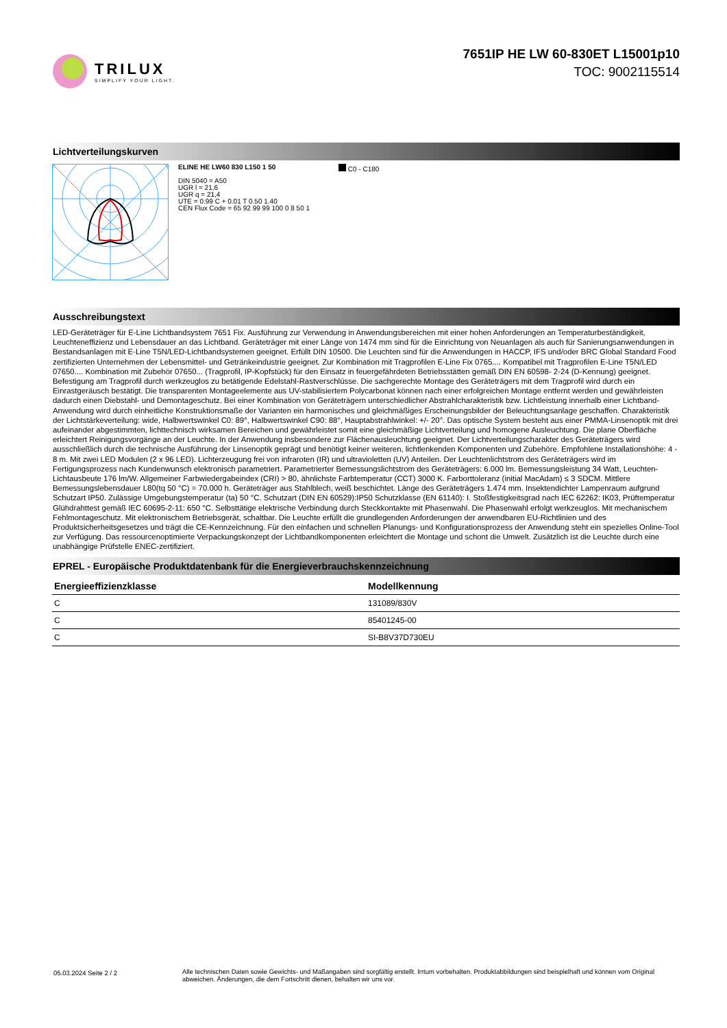TRILUX
SIMPLIFY YOUR LIGHT.
7651IP HE LW 60-830ET L15001p10
TOC: 9002115514
Lichtverteilungskurven
ELINE HE LW60 830 L150 1 50
DIN 5040 = A50
UGR l = 21,6
UGR q = 21,4
UTE = 0.99 C + 0.01 T 0.50 1.40
CEN Flux Code = 65 92 99 99 100 0 8 50 1
C0 - C180
Ausschreibungstext
LED-Geräteträger für E-Line Lichtbandsystem 7651 Fix. Ausführung zur Verwendung in Anwendungsbereichen mit einer hohen Anforderungen an Temperaturbeständigkeit, Leuchteneffizienz und Lebensdauer an das Lichtband. Geräteträger mit einer Länge von 1474 mm sind für die Einrichtung von Neuanlagen als auch für Sanierungsanwendungen in Bestandsanlagen mit E-Line T5N/LED-Lichtbandsystemen geeignet. Erfüllt DIN 10500. Die Leuchten sind für die Anwendungen in HACCP, IFS und/oder BRC Global Standard Food zertifizierten Unternehmen der Lebensmittel- und Getränkeindustrie geeignet. Zur Kombination mit Tragprofilen E-Line Fix 0765.... Kompatibel mit Tragprofilen E-Line T5N/LED 07650.... Kombination mit Zubehör 07650... (Tragprofil, IP-Kopfstück) für den Einsatz in feuergefährdeten Betriebsstätten gemäß DIN EN 60598- 2-24 (D-Kennung) geeignet. Befestigung am Tragprofil durch werkzeuglos zu betätigende Edelstahl-Rastverschlüsse. Die sachgerechte Montage des Geräteträgers mit dem Tragprofil wird durch ein Einrastgeräusch bestätigt. Die transparenten Montageelemente aus UV-stabilisiertem Polycarbonat können nach einer erfolgreichen Montage entfernt werden und gewährleisten dadurch einen Diebstahl- und Demontageschutz. Bei einer Kombination von Geräteträgern unterschiedlicher Abstrahlcharakteristik bzw. Lichtleistung innerhalb einer Lichtband-Anwendung wird durch einheitliche Konstruktionsmaße der Varianten ein harmonisches und gleichmäßiges Erscheinungsbilder der Beleuchtungsanlage geschaffen. Charakteristik der Lichtstärkeverteilung: wide, Halbwertswinkel C0: 89°, Halbwertswinkel C90: 88°, Hauptabstrahlwinkel: +/- 20°. Das optische System besteht aus einer PMMA-Linsenoptik mit drei aufeinander abgestimmten, lichttechnisch wirksamen Bereichen und gewährleistet somit eine gleichmäßige Lichtverteilung und homogene Ausleuchtung. Die plane Oberfläche erleichtert Reinigungsvorgänge an der Leuchte. In der Anwendung insbesondere zur Flächenausleuchtung geeignet. Der Lichtverteilungscharakter des Geräteträgers wird ausschließlich durch die technische Ausführung der Linsenoptik geprägt und benötigt keiner weiteren, lichtlenkenden Komponenten und Zubehöre. Empfohlene Installationshöhe: 4 - 8 m. Mit zwei LED Modulen (2 x 96 LED). Lichterzeugung frei von infraroten (IR) und ultravioletten (UV) Anteilen. Der Leuchtenlichtstrom des Geräteträgers wird im Fertigungsprozess nach Kundenwunsch elektronisch parametriert. Parametrierter Bemessungslichtstrom des Geräteträgers: 6.000 lm. Bemessungsleistung 34 Watt, Leuchten-Lichtausbeute 176 lm/W. Allgemeiner Farbwiedergabeindex (CRI) > 80, ähnlichste Farbtemperatur (CCT) 3000 K. Farborttoleranz (initial MacAdam) ≤ 3 SDCM. Mittlere Bemessungslebensdauer L80(tq 50 °C) = 70.000 h. Geräteträger aus Stahlblech, weiß beschichtet. Länge des Geräteträgers 1.474 mm. Insektendichter Lampenraum aufgrund Schutzart IP50. Zulässige Umgebungstemperatur (ta) 50 °C. Schutzart (DIN EN 60529):IP50 Schutzklasse (EN 61140): I. Stoßfestigkeitsgrad nach IEC 62262: IK03, Prüftemperatur Glühdrahttest gemäß IEC 60695-2-11: 650 °C. Selbsttätige elektrische Verbindung durch Steckkontakte mit Phasenwahl. Die Phasenwahl erfolgt werkzeuglos. Mit mechanischem Fehlmontageschutz. Mit elektronischem Betriebsgerät, schaltbar. Die Leuchte erfüllt die grundlegenden Anforderungen der anwendbaren EU-Richtlinien und des Produktsicherheitsgesetzes und trägt die CE-Kennzeichnung. Für den einfachen und schnellen Planungs- und Konfigurationsprozess der Anwendung steht ein spezielles Online-Tool zur Verfügung. Das ressourcenoptimierte Verpackungskonzept der Lichtbandkomponenten erleichtert die Montage und schont die Umwelt. Zusätzlich ist die Leuchte durch eine unabhängige Prüfstelle ENEC-zertifiziert.
EPREL - Europäische Produktdatenbank für die Energieverbrauchskennzeichnung
| Energieeffizienzklasse | Modellkennung |
| --- | --- |
| C | 131089/830V |
| C | 85401245-00 |
| C | SI-B8V37D730EU |
05.03.2024 Seite 2 / 2 Alle technischen Daten sowie Gewichts- und Maßangaben sind sorgfältig erstellt. Irrtum vorbehalten. Produktabbildungen sind beispielhaft und können vom Original abweichen. Änderungen, die dem Fortschritt dienen, behalten wir uns vor.